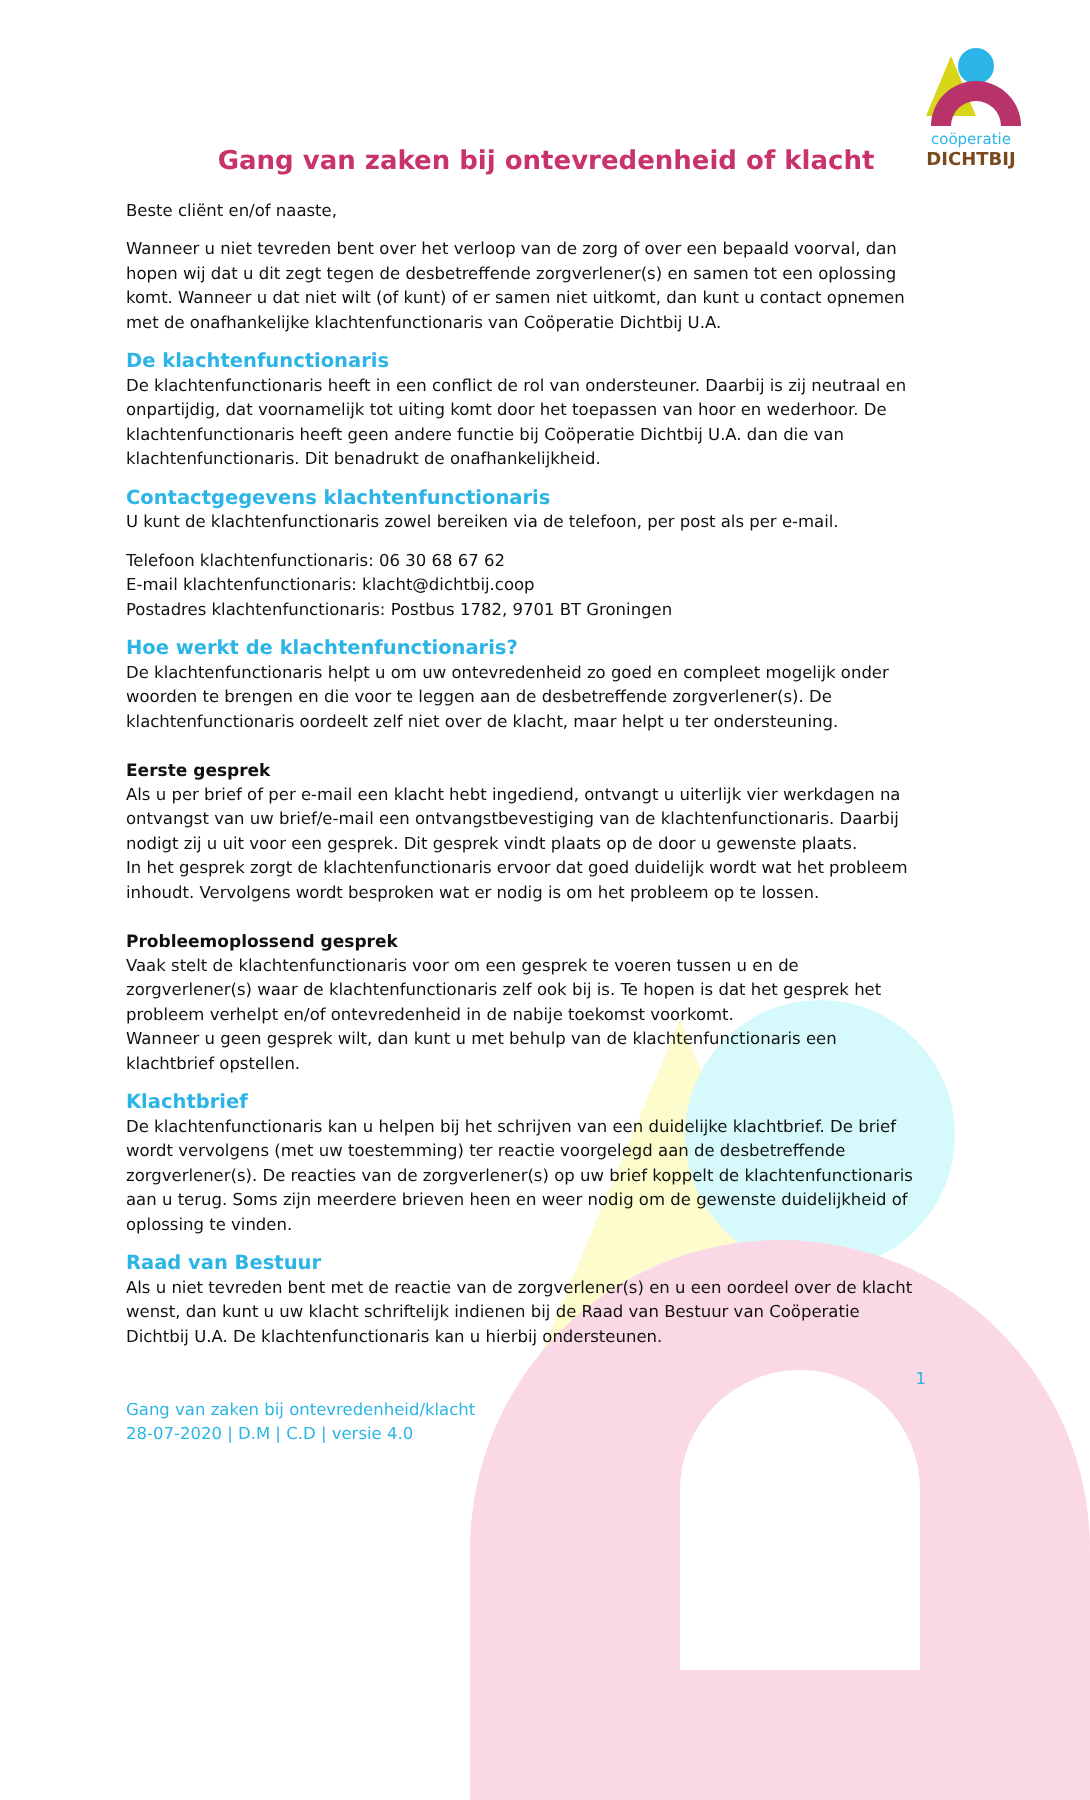coöperatie
DICHTBIJ
Gang van zaken bij ontevredenheid of klacht
Beste cliënt en/of naaste,
Wanneer u niet tevreden bent over het verloop van de zorg of over een bepaald voorval, dan hopen wij dat u dit zegt tegen de desbetreffende zorgverlener(s) en samen tot een oplossing komt. Wanneer u dat niet wilt (of kunt) of er samen niet uitkomt, dan kunt u contact opnemen met de onafhankelijke klachtenfunctionaris van Coöperatie Dichtbij U.A.
De klachtenfunctionaris
De klachtenfunctionaris heeft in een conflict de rol van ondersteuner. Daarbij is zij neutraal en onpartijdig, dat voornamelijk tot uiting komt door het toepassen van hoor en wederhoor. De klachtenfunctionaris heeft geen andere functie bij Coöperatie Dichtbij U.A. dan die van klachtenfunctionaris. Dit benadrukt de onafhankelijkheid.
Contactgegevens klachtenfunctionaris
U kunt de klachtenfunctionaris zowel bereiken via de telefoon, per post als per e-mail.
Telefoon klachtenfunctionaris: 06 30 68 67 62
E-mail klachtenfunctionaris: klacht@dichtbij.coop
Postadres klachtenfunctionaris: Postbus 1782, 9701 BT Groningen
Hoe werkt de klachtenfunctionaris?
De klachtenfunctionaris helpt u om uw ontevredenheid zo goed en compleet mogelijk onder woorden te brengen en die voor te leggen aan de desbetreffende zorgverlener(s). De klachtenfunctionaris oordeelt zelf niet over de klacht, maar helpt u ter ondersteuning.
Eerste gesprek
Als u per brief of per e-mail een klacht hebt ingediend, ontvangt u uiterlijk vier werkdagen na ontvangst van uw brief/e-mail een ontvangstbevestiging van de klachtenfunctionaris. Daarbij nodigt zij u uit voor een gesprek. Dit gesprek vindt plaats op de door u gewenste plaats.
In het gesprek zorgt de klachtenfunctionaris ervoor dat goed duidelijk wordt wat het probleem inhoudt. Vervolgens wordt besproken wat er nodig is om het probleem op te lossen.
Probleemoplossend gesprek
Vaak stelt de klachtenfunctionaris voor om een gesprek te voeren tussen u en de zorgverlener(s) waar de klachtenfunctionaris zelf ook bij is. Te hopen is dat het gesprek het probleem verhelpt en/of ontevredenheid in de nabije toekomst voorkomt.
Wanneer u geen gesprek wilt, dan kunt u met behulp van de klachtenfunctionaris een klachtbrief opstellen.
Klachtbrief
De klachtenfunctionaris kan u helpen bij het schrijven van een duidelijke klachtbrief. De brief wordt vervolgens (met uw toestemming) ter reactie voorgelegd aan de desbetreffende zorgverlener(s). De reacties van de zorgverlener(s) op uw brief koppelt de klachtenfunctionaris aan u terug. Soms zijn meerdere brieven heen en weer nodig om de gewenste duidelijkheid of oplossing te vinden.
Raad van Bestuur
Als u niet tevreden bent met de reactie van de zorgverlener(s) en u een oordeel over de klacht wenst, dan kunt u uw klacht schriftelijk indienen bij de Raad van Bestuur van Coöperatie Dichtbij U.A. De klachtenfunctionaris kan u hierbij ondersteunen.
1
Gang van zaken bij ontevredenheid/klacht
28-07-2020 | D.M | C.D | versie 4.0